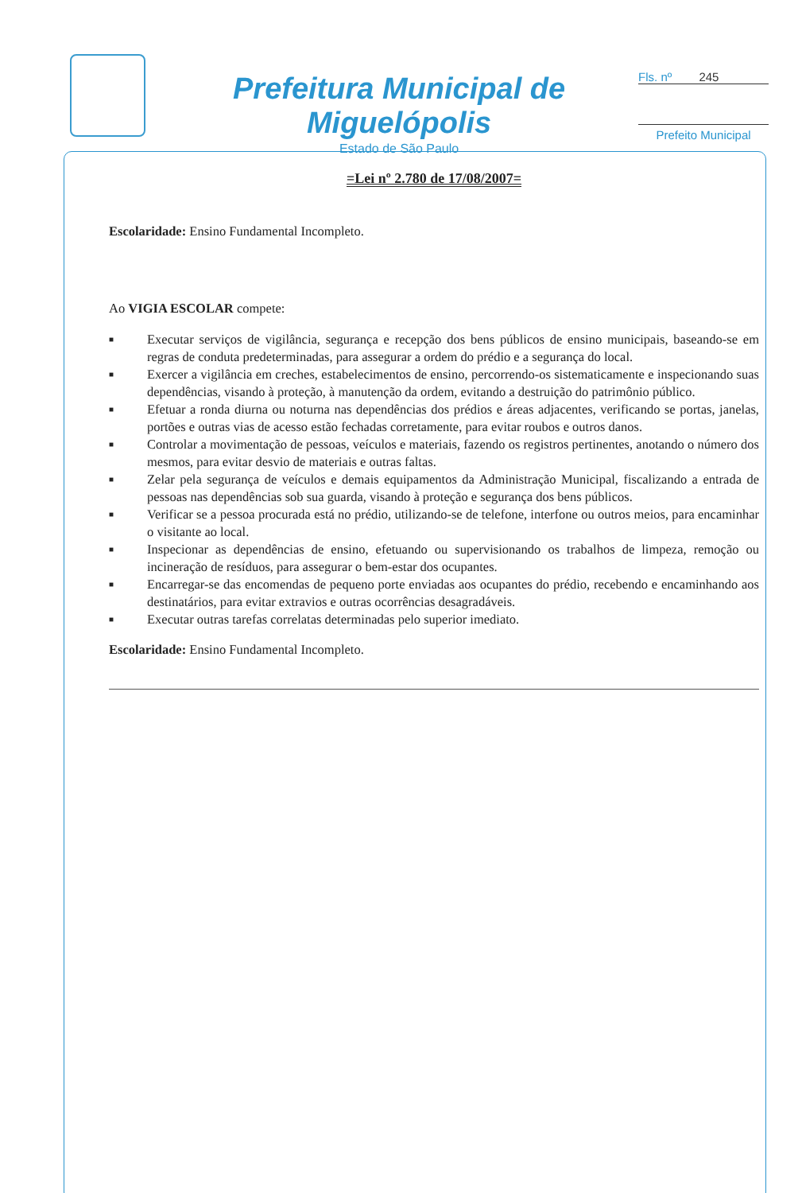Prefeitura Municipal de Miguelópolis
Estado de São Paulo
Fls. nº 245
Prefeito Municipal
=Lei nº 2.780 de 17/08/2007=
Escolaridade: Ensino Fundamental Incompleto.
Ao VIGIA ESCOLAR compete:
■ Executar serviços de vigilância, segurança e recepção dos bens públicos de ensino municipais, baseando-se em regras de conduta predeterminadas, para assegurar a ordem do prédio e a segurança do local.
■ Exercer a vigilância em creches, estabelecimentos de ensino, percorrendo-os sistematicamente e inspecionando suas dependências, visando à proteção, à manutenção da ordem, evitando a destruição do patrimônio público.
■ Efetuar a ronda diurna ou noturna nas dependências dos prédios e áreas adjacentes, verificando se portas, janelas, portões e outras vias de acesso estão fechadas corretamente, para evitar roubos e outros danos.
■ Controlar a movimentação de pessoas, veículos e materiais, fazendo os registros pertinentes, anotando o número dos mesmos, para evitar desvio de materiais e outras faltas.
■ Zelar pela segurança de veículos e demais equipamentos da Administração Municipal, fiscalizando a entrada de pessoas nas dependências sob sua guarda, visando à proteção e segurança dos bens públicos.
■ Verificar se a pessoa procurada está no prédio, utilizando-se de telefone, interfone ou outros meios, para encaminhar o visitante ao local.
■ Inspecionar as dependências de ensino, efetuando ou supervisionando os trabalhos de limpeza, remoção ou incineração de resíduos, para assegurar o bem-estar dos ocupantes.
■ Encarregar-se das encomendas de pequeno porte enviadas aos ocupantes do prédio, recebendo e encaminhando aos destinatários, para evitar extravios e outras ocorrências desagradáveis.
■ Executar outras tarefas correlatas determinadas pelo superior imediato.
Escolaridade: Ensino Fundamental Incompleto.